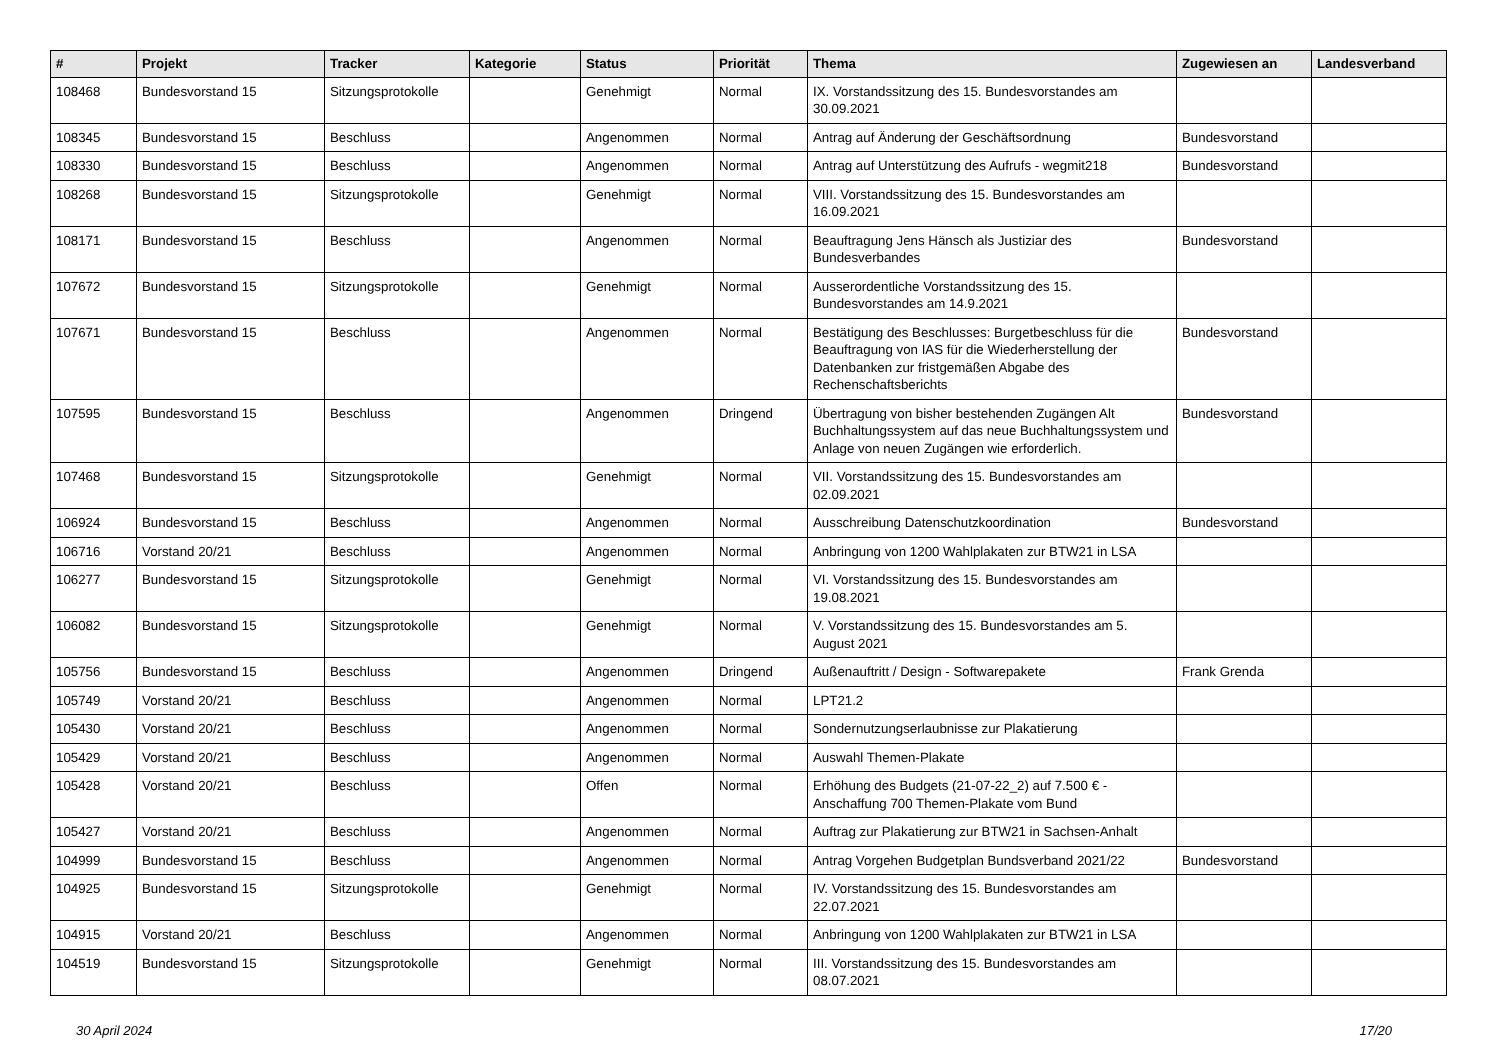| # | Projekt | Tracker | Kategorie | Status | Priorität | Thema | Zugewiesen an | Landesverband |
| --- | --- | --- | --- | --- | --- | --- | --- | --- |
| 108468 | Bundesvorstand 15 | Sitzungsprotokolle | | Genehmigt | Normal | IX. Vorstandssitzung des 15. Bundesvorstandes am 30.09.2021 | | |
| 108345 | Bundesvorstand 15 | Beschluss | | Angenommen | Normal | Antrag auf Änderung der Geschäftsordnung | Bundesvorstand | |
| 108330 | Bundesvorstand 15 | Beschluss | | Angenommen | Normal | Antrag auf Unterstützung des Aufrufs - wegmit218 | Bundesvorstand | |
| 108268 | Bundesvorstand 15 | Sitzungsprotokolle | | Genehmigt | Normal | VIII. Vorstandssitzung des 15. Bundesvorstandes am 16.09.2021 | | |
| 108171 | Bundesvorstand 15 | Beschluss | | Angenommen | Normal | Beauftragung Jens Hänsch als Justiziar des Bundesverbandes | Bundesvorstand | |
| 107672 | Bundesvorstand 15 | Sitzungsprotokolle | | Genehmigt | Normal | Ausserordentliche Vorstandssitzung des 15. Bundesvorstandes am 14.9.2021 | | |
| 107671 | Bundesvorstand 15 | Beschluss | | Angenommen | Normal | Bestätigung des Beschlusses: Burgetbeschluss für die Beauftragung von IAS für die Wiederherstellung der Datenbanken zur fristgemäßen Abgabe des Rechenschaftsberichts | Bundesvorstand | |
| 107595 | Bundesvorstand 15 | Beschluss | | Angenommen | Dringend | Übertragung von bisher bestehenden Zugängen Alt Buchhaltungssystem auf das neue Buchhaltungssystem und Anlage von neuen Zugängen wie erforderlich. | Bundesvorstand | |
| 107468 | Bundesvorstand 15 | Sitzungsprotokolle | | Genehmigt | Normal | VII. Vorstandssitzung des 15. Bundesvorstandes am 02.09.2021 | | |
| 106924 | Bundesvorstand 15 | Beschluss | | Angenommen | Normal | Ausschreibung Datenschutzkoordination | Bundesvorstand | |
| 106716 | Vorstand 20/21 | Beschluss | | Angenommen | Normal | Anbringung von 1200 Wahlplakaten zur BTW21 in LSA | | |
| 106277 | Bundesvorstand 15 | Sitzungsprotokolle | | Genehmigt | Normal | VI. Vorstandssitzung des 15. Bundesvorstandes am 19.08.2021 | | |
| 106082 | Bundesvorstand 15 | Sitzungsprotokolle | | Genehmigt | Normal | V. Vorstandssitzung des 15. Bundesvorstandes am 5. August 2021 | | |
| 105756 | Bundesvorstand 15 | Beschluss | | Angenommen | Dringend | Außenauftritt / Design - Softwarepakete | Frank Grenda | |
| 105749 | Vorstand 20/21 | Beschluss | | Angenommen | Normal | LPT21.2 | | |
| 105430 | Vorstand 20/21 | Beschluss | | Angenommen | Normal | Sondernutzungserlaubnisse zur Plakatierung | | |
| 105429 | Vorstand 20/21 | Beschluss | | Angenommen | Normal | Auswahl Themen-Plakate | | |
| 105428 | Vorstand 20/21 | Beschluss | | Offen | Normal | Erhöhung des Budgets (21-07-22_2) auf 7.500 € - Anschaffung 700 Themen-Plakate vom Bund | | |
| 105427 | Vorstand 20/21 | Beschluss | | Angenommen | Normal | Auftrag zur Plakatierung zur BTW21 in Sachsen-Anhalt | | |
| 104999 | Bundesvorstand 15 | Beschluss | | Angenommen | Normal | Antrag Vorgehen Budgetplan Bundsverband 2021/22 | Bundesvorstand | |
| 104925 | Bundesvorstand 15 | Sitzungsprotokolle | | Genehmigt | Normal | IV. Vorstandssitzung des 15. Bundesvorstandes am 22.07.2021 | | |
| 104915 | Vorstand 20/21 | Beschluss | | Angenommen | Normal | Anbringung von 1200 Wahlplakaten zur BTW21 in LSA | | |
| 104519 | Bundesvorstand 15 | Sitzungsprotokolle | | Genehmigt | Normal | III. Vorstandssitzung des 15. Bundesvorstandes am 08.07.2021 | | |
30 April 2024 17/20